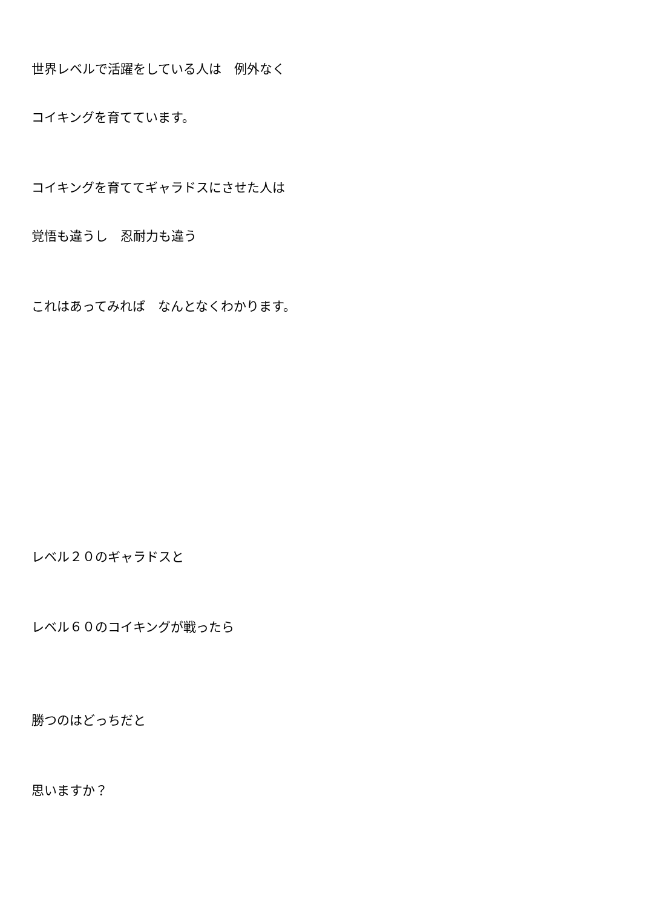世界レベルで活躍をしている人は　例外なく
コイキングを育てています。
コイキングを育ててギャラドスにさせた人は
覚悟も違うし　忍耐力も違う
これはあってみれば　なんとなくわかります。
レベル２０のギャラドスと
レベル６０のコイキングが戦ったら
勝つのはどっちだと
思いますか？